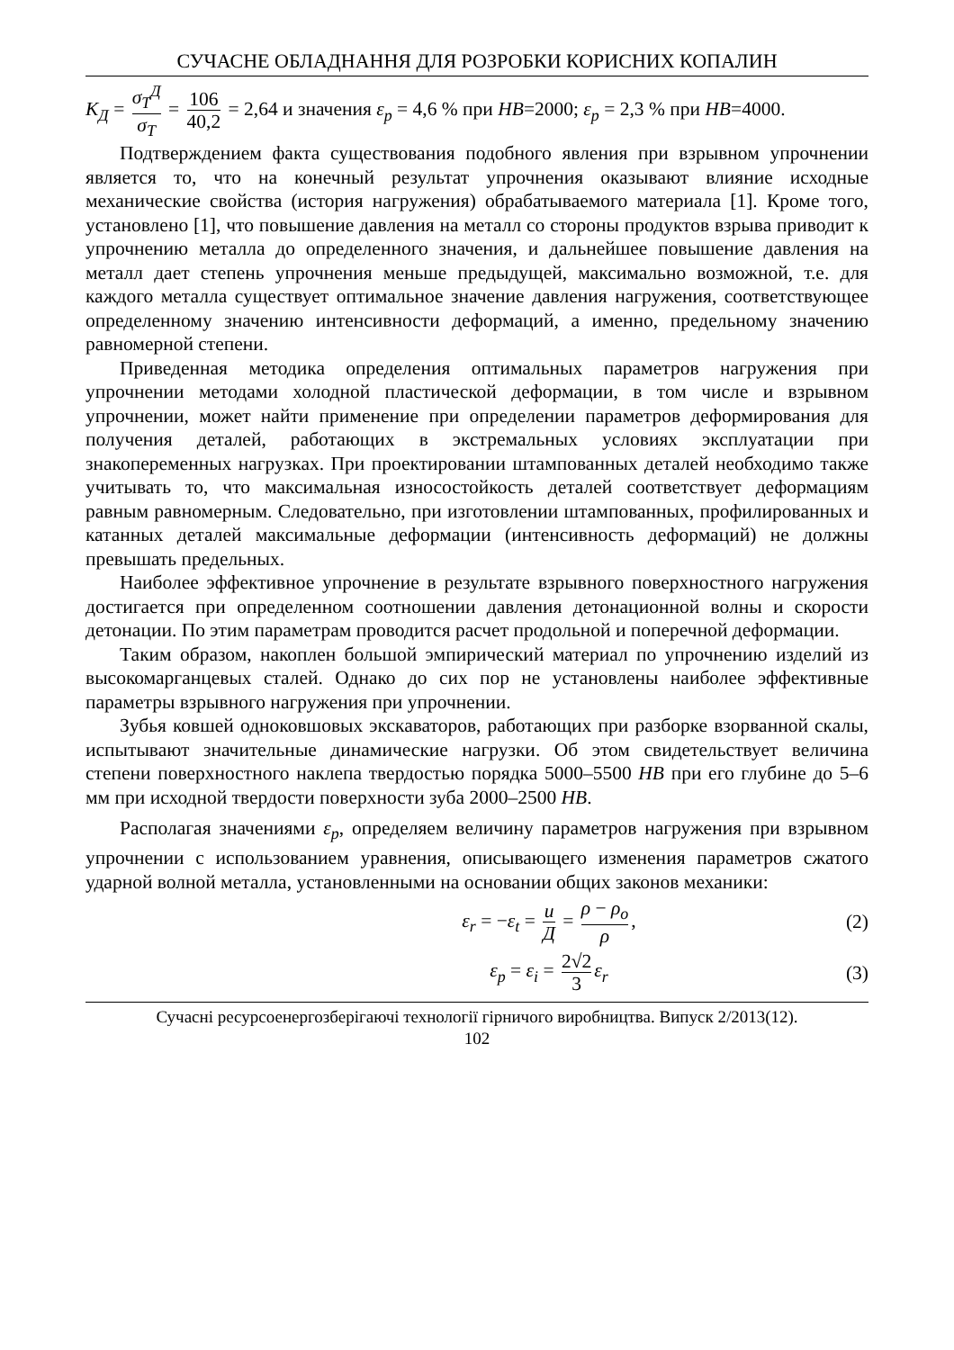СУЧАСНЕ ОБЛАДНАННЯ ДЛЯ РОЗРОБКИ КОРИСНИХ КОПАЛИН
K<sub>Д</sub> = σ<sub>T</sub><sup>Д</sup> σ<sub>T</sub> = 106 40,2 = 2,64 и значения ε<sub>p</sub> = 4,6 % при HB=2000; ε<sub>p</sub> = 2,3 % при HB=4000.
Подтверждением факта существования подобного явления при взрывном упрочнении является то, что на конечный результат упрочнения оказывают влияние исходные механические свойства (история нагружения) обрабатываемого материала [1]. Кроме того, установлено [1], что повышение давления на металл со стороны продуктов взрыва приводит к упрочнению металла до определенного значения, и дальнейшее повышение давления на металл дает степень упрочнения меньше предыдущей, максимально возможной, т.е. для каждого металла существует оптимальное значение давления нагружения, соответствующее определенному значению интенсивности деформаций, а именно, предельному значению равномерной степени.
Приведенная методика определения оптимальных параметров нагружения при упрочнении методами холодной пластической деформации, в том числе и взрывном упрочнении, может найти применение при определении параметров деформирования для получения деталей, работающих в экстремальных условиях эксплуатации при знакопеременных нагрузках. При проектировании штампованных деталей необходимо также учитывать то, что максимальная износостойкость деталей соответствует деформациям равным равномерным. Следовательно, при изготовлении штампованных, профилированных и катанных деталей максимальные деформации (интенсивность деформаций) не должны превышать предельных.
Наиболее эффективное упрочнение в результате взрывного поверхностного нагружения достигается при определенном соотношении давления детонационной волны и скорости детонации. По этим параметрам проводится расчет продольной и поперечной деформации.
Таким образом, накоплен большой эмпирический материал по упрочнению изделий из высокомарганцевых сталей. Однако до сих пор не установлены наиболее эффективные параметры взрывного нагружения при упрочнении.
Зубья ковшей одноковшовых экскаваторов, работающих при разборке взорванной скалы, испытывают значительные динамические нагрузки. Об этом свидетельствует величина степени поверхностного наклепа твердостью порядка 5000–5500 HB при его глубине до 5–6 мм при исходной твердости поверхности зуба 2000–2500 HB.
Располагая значениями ε<sub>p</sub>, определяем величину параметров нагружения при взрывном упрочнении с использованием уравнения, описывающего изменения параметров сжатого ударной волной металла, установленными на основании общих законов механики:
ε<sub>r</sub> = −ε<sub>t</sub> = u Д = ρ − ρ<sub>o</sub> ρ, (2)
ε<sub>p</sub> = ε<sub>i</sub> = 2√2 3 ε<sub>r</sub> (3)
Сучасні ресурсоенергозберігаючі технології гірничого виробництва. Випуск 2/2013(12).
102